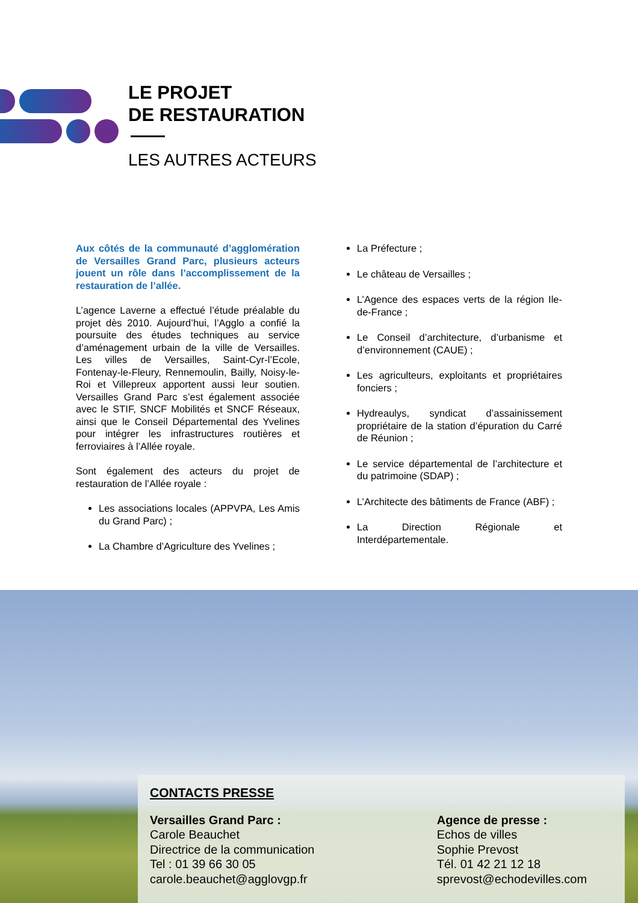LE PROJET
DE RESTAURATION
LES AUTRES ACTEURS
Aux côtés de la communauté d’agglomération de Versailles Grand Parc, plusieurs acteurs jouent un rôle dans l’accomplissement de la restauration de l’allée.
L’agence Laverne a effectué l’étude préalable du projet dès 2010. Aujourd’hui, l’Agglo a confié la poursuite des études techniques au service d’aménagement urbain de la ville de Versailles. Les villes de Versailles, Saint-Cyr-l’Ecole, Fontenay-le-Fleury, Rennemoulin, Bailly, Noisy-le-Roi et Villepreux apportent aussi leur soutien. Versailles Grand Parc s’est également associée avec le STIF, SNCF Mobilités et SNCF Réseaux, ainsi que le Conseil Départemental des Yvelines pour intégrer les infrastructures routières et ferroviaires à l’Allée royale.
Sont également des acteurs du projet de restauration de l’Allée royale :
Les associations locales (APPVPA, Les Amis du Grand Parc) ;
La Chambre d’Agriculture des Yvelines ;
La Préfecture ;
Le château de Versailles ;
L’Agence des espaces verts de la région Ile-de-France ;
Le Conseil d’architecture, d’urbanisme et d’environnement (CAUE) ;
Les agriculteurs, exploitants et propriétaires fonciers ;
Hydreaulys, syndicat d’assainissement propriétaire de la station d’épuration du Carré de Réunion ;
Le service départemental de l’architecture et du patrimoine (SDAP) ;
L’Architecte des bâtiments de France (ABF) ;
La Direction Régionale et Interdépartementale.
CONTACTS PRESSE
Versailles Grand Parc :
Carole Beauchet
Directrice de la communication
Tel : 01 39 66 30 05
carole.beauchet@agglovgp.fr
Agence de presse :
Echos de villes
Sophie Prevost
Tél. 01 42 21 12 18
sprevost@echodevilles.com